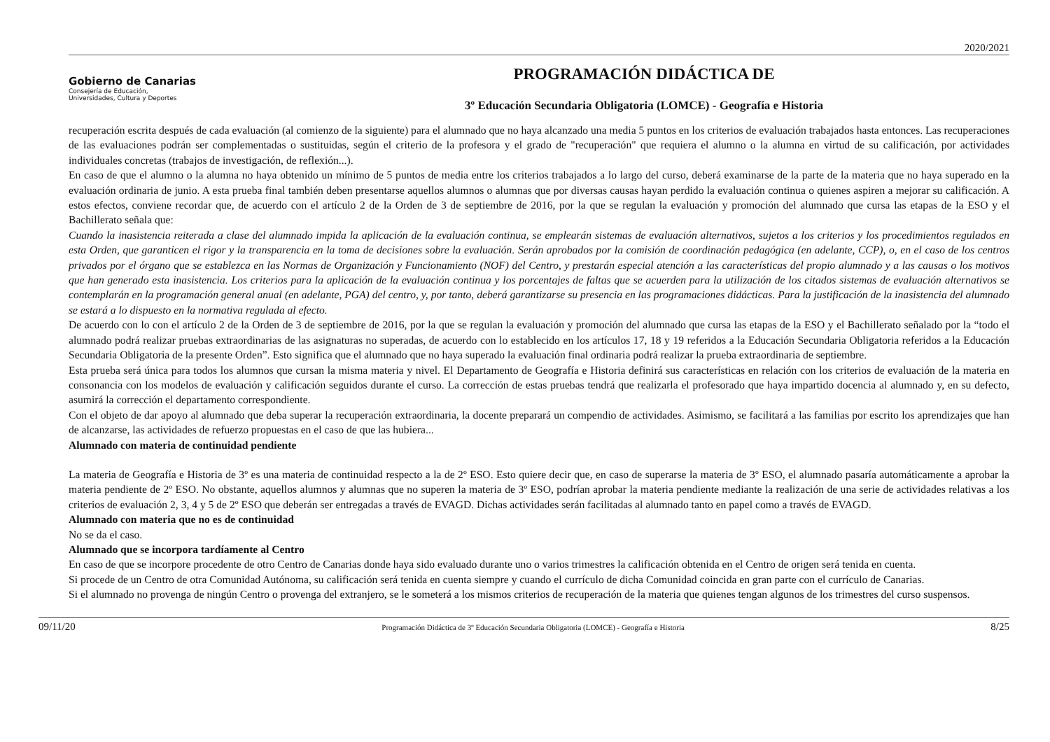2020/2021
Gobierno de Canarias
Consejería de Educación,
Universidades, Cultura y Deportes
PROGRAMACIÓN DIDÁCTICA DE
3º Educación Secundaria Obligatoria (LOMCE) - Geografía e Historia
recuperación escrita después de cada evaluación (al comienzo de la siguiente) para el alumnado que no haya alcanzado una media 5 puntos en los criterios de evaluación trabajados hasta entonces. Las recuperaciones de las evaluaciones podrán ser complementadas o sustituidas, según el criterio de la profesora y el grado de "recuperación" que requiera el alumno o la alumna en virtud de su calificación, por actividades individuales concretas (trabajos de investigación, de reflexión...).
En caso de que el alumno o la alumna no haya obtenido un mínimo de 5 puntos de media entre los criterios trabajados a lo largo del curso, deberá examinarse de la parte de la materia que no haya superado en la evaluación ordinaria de junio. A esta prueba final también deben presentarse aquellos alumnos o alumnas que por diversas causas hayan perdido la evaluación continua o quienes aspiren a mejorar su calificación. A estos efectos, conviene recordar que, de acuerdo con el artículo 2 de la Orden de 3 de septiembre de 2016, por la que se regulan la evaluación y promoción del alumnado que cursa las etapas de la ESO y el Bachillerato señala que:
Cuando la inasistencia reiterada a clase del alumnado impida la aplicación de la evaluación continua, se emplearán sistemas de evaluación alternativos, sujetos a los criterios y los procedimientos regulados en esta Orden, que garanticen el rigor y la transparencia en la toma de decisiones sobre la evaluación. Serán aprobados por la comisión de coordinación pedagógica (en adelante, CCP), o, en el caso de los centros privados por el órgano que se establezca en las Normas de Organización y Funcionamiento (NOF) del Centro, y prestarán especial atención a las características del propio alumnado y a las causas o los motivos que han generado esta inasistencia. Los criterios para la aplicación de la evaluación continua y los porcentajes de faltas que se acuerden para la utilización de los citados sistemas de evaluación alternativos se contemplarán en la programación general anual (en adelante, PGA) del centro, y, por tanto, deberá garantizarse su presencia en las programaciones didácticas. Para la justificación de la inasistencia del alumnado se estará a lo dispuesto en la normativa regulada al efecto.
De acuerdo con lo con el artículo 2 de la Orden de 3 de septiembre de 2016, por la que se regulan la evaluación y promoción del alumnado que cursa las etapas de la ESO y el Bachillerato señalado por la “todo el alumnado podrá realizar pruebas extraordinarias de las asignaturas no superadas, de acuerdo con lo establecido en los artículos 17, 18 y 19 referidos a la Educación Secundaria Obligatoria referidos a la Educación Secundaria Obligatoria de la presente Orden”. Esto significa que el alumnado que no haya superado la evaluación final ordinaria podrá realizar la prueba extraordinaria de septiembre.
Esta prueba será única para todos los alumnos que cursan la misma materia y nivel. El Departamento de Geografía e Historia definirá sus características en relación con los criterios de evaluación de la materia en consonancia con los modelos de evaluación y calificación seguidos durante el curso. La corrección de estas pruebas tendrá que realizarla el profesorado que haya impartido docencia al alumnado y, en su defecto, asumirá la corrección el departamento correspondiente.
Con el objeto de dar apoyo al alumnado que deba superar la recuperación extraordinaria, la docente preparará un compendio de actividades. Asimismo, se facilitará a las familias por escrito los aprendizajes que han de alcanzarse, las actividades de refuerzo propuestas en el caso de que las hubiera...
Alumnado con materia de continuidad pendiente
La materia de Geografía e Historia de 3º es una materia de continuidad respecto a la de 2º ESO. Esto quiere decir que, en caso de superarse la materia de 3º ESO, el alumnado pasaría automáticamente a aprobar la materia pendiente de 2º ESO. No obstante, aquellos alumnos y alumnas que no superen la materia de 3º ESO, podrían aprobar la materia pendiente mediante la realización de una serie de actividades relativas a los criterios de evaluación 2, 3, 4 y 5 de 2º ESO que deberán ser entregadas a través de EVAGD. Dichas actividades serán facilitadas al alumnado tanto en papel como a través de EVAGD.
Alumnado con materia que no es de continuidad
No se da el caso.
Alumnado que se incorpora tardíamente al Centro
En caso de que se incorpore procedente de otro Centro de Canarias donde haya sido evaluado durante uno o varios trimestres la calificación obtenida en el Centro de origen será tenida en cuenta.
Si procede de un Centro de otra Comunidad Autónoma, su calificación será tenida en cuenta siempre y cuando el currículo de dicha Comunidad coincida en gran parte con el currículo de Canarias.
Si el alumnado no provenga de ningún Centro o provenga del extranjero, se le someterá a los mismos criterios de recuperación de la materia que quienes tengan algunos de los trimestres del curso suspensos.
09/11/20 Programación Didáctica de 3º Educación Secundaria Obligatoria (LOMCE) - Geografía e Historia 8/25